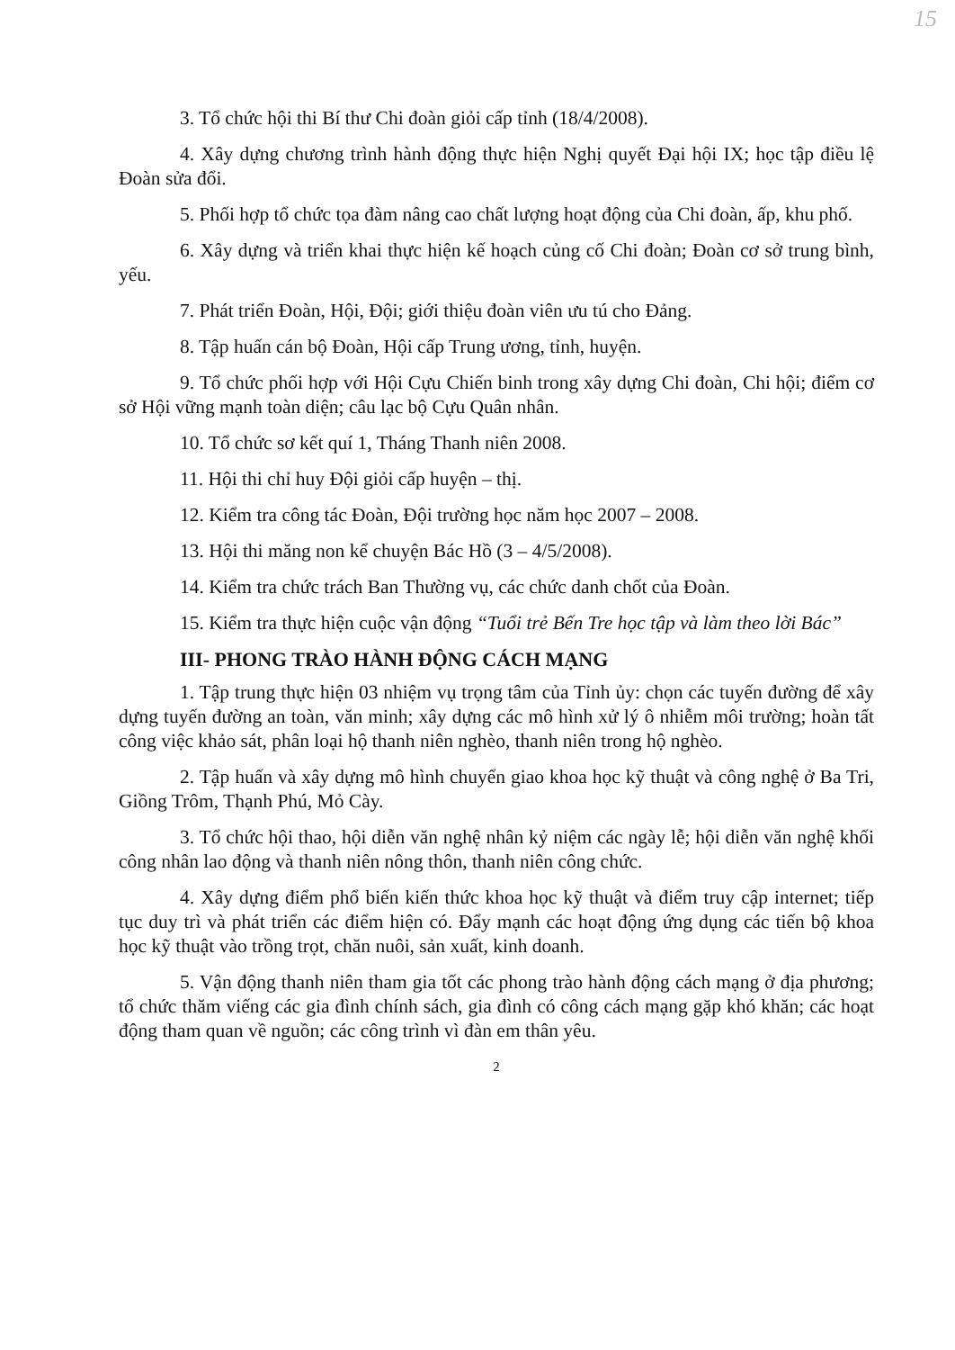15
3. Tổ chức hội thi Bí thư Chi đoàn giỏi cấp tỉnh (18/4/2008).
4. Xây dựng chương trình hành động thực hiện Nghị quyết Đại hội IX; học tập điều lệ Đoàn sửa đổi.
5. Phối hợp tổ chức tọa đàm nâng cao chất lượng hoạt động của Chi đoàn, ấp, khu phố.
6. Xây dựng và triển khai thực hiện kế hoạch củng cố Chi đoàn; Đoàn cơ sở trung bình, yếu.
7. Phát triển Đoàn, Hội, Đội; giới thiệu đoàn viên ưu tú cho Đảng.
8. Tập huấn cán bộ Đoàn, Hội cấp Trung ương, tỉnh, huyện.
9. Tổ chức phối hợp với Hội Cựu Chiến binh trong xây dựng Chi đoàn, Chi hội; điểm cơ sở Hội vững mạnh toàn diện; câu lạc bộ Cựu Quân nhân.
10. Tổ chức sơ kết quí 1, Tháng Thanh niên 2008.
11. Hội thi chỉ huy Đội giỏi cấp huyện – thị.
12. Kiểm tra công tác Đoàn, Đội trường học năm học 2007 – 2008.
13. Hội thi măng non kể chuyện Bác Hồ (3 – 4/5/2008).
14. Kiểm tra chức trách Ban Thường vụ, các chức danh chốt của Đoàn.
15. Kiểm tra thực hiện cuộc vận động “Tuổi trẻ Bến Tre học tập và làm theo lời Bác”
III- PHONG TRÀO HÀNH ĐỘNG CÁCH MẠNG
1. Tập trung thực hiện 03 nhiệm vụ trọng tâm của Tỉnh ủy: chọn các tuyến đường để xây dựng tuyến đường an toàn, văn minh; xây dựng các mô hình xử lý ô nhiễm môi trường; hoàn tất công việc khảo sát, phân loại hộ thanh niên nghèo, thanh niên trong hộ nghèo.
2. Tập huấn và xây dựng mô hình chuyển giao khoa học kỹ thuật và công nghệ ở Ba Tri, Giồng Trôm, Thạnh Phú, Mỏ Cày.
3. Tổ chức hội thao, hội diễn văn nghệ nhân kỷ niệm các ngày lễ; hội diễn văn nghệ khối công nhân lao động và thanh niên nông thôn, thanh niên công chức.
4. Xây dựng điểm phổ biến kiến thức khoa học kỹ thuật và điểm truy cập internet; tiếp tục duy trì và phát triển các điểm hiện có. Đẩy mạnh các hoạt động ứng dụng các tiến bộ khoa học kỹ thuật vào trồng trọt, chăn nuôi, sản xuất, kinh doanh.
5. Vận động thanh niên tham gia tốt các phong trào hành động cách mạng ở địa phương; tổ chức thăm viếng các gia đình chính sách, gia đình có công cách mạng gặp khó khăn; các hoạt động tham quan về nguồn; các công trình vì đàn em thân yêu.
2